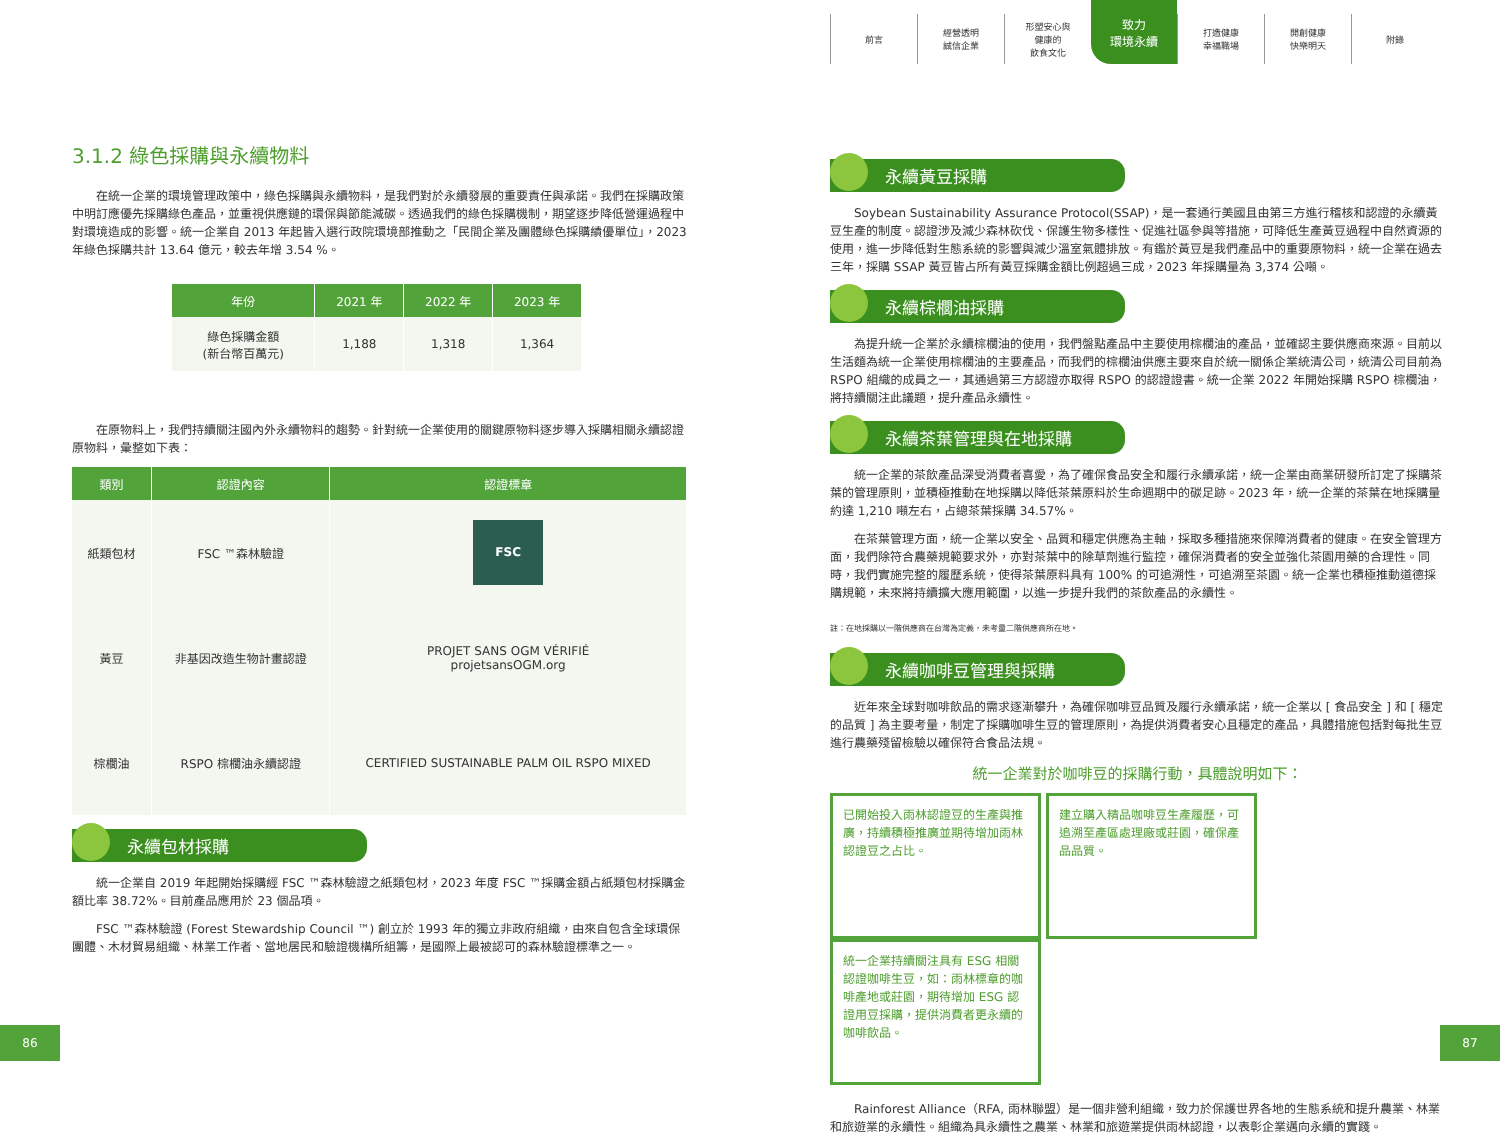前言 經營透明
誠信企業
形塑安心與
健康的
飲食文化
致力
環境永續
打造健康
幸福職場
開創健康
快樂明天
附錄
3.1.2 綠色採購與永續物料
在統一企業的環境管理政策中，綠色採購與永續物料，是我們對於永續發展的重要責任與承諾。我們在採購政策中明訂應優先採購綠色產品，並重視供應鏈的環保與節能減碳。透過我們的綠色採購機制，期望逐步降低營運過程中對環境造成的影響。統一企業自 2013 年起皆入選行政院環境部推動之「民間企業及團體綠色採購績優單位」，2023 年綠色採購共計 13.64 億元，較去年增 3.54 %。
| 年份 | 2021 年 | 2022 年 | 2023 年 |
| --- | --- | --- | --- |
| 綠色採購金額 (新台幣百萬元) | 1,188 | 1,318 | 1,364 |
在原物料上，我們持續關注國內外永續物料的趨勢。針對統一企業使用的關鍵原物料逐步導入採購相關永續認證原物料，彙整如下表：
| 類別 | 認證內容 | 認證標章 |
| --- | --- | --- |
| 紙類包材 | FSC ™森林驗證 | FSC |
| 黃豆 | 非基因改造生物計畫認證 | PROJET SANS OGM VÉRIFIÉ projetsansOGM.org |
| 棕櫚油 | RSPO 棕櫚油永續認證 | CERTIFIED SUSTAINABLE PALM OIL RSPO MIXED |
永續包材採購
統一企業自 2019 年起開始採購經 FSC ™森林驗證之紙類包材，2023 年度 FSC ™採購金額占紙類包材採購金額比率 38.72%。目前產品應用於 23 個品項。
FSC ™森林驗證 (Forest Stewardship Council ™) 創立於 1993 年的獨立非政府組織，由來自包含全球環保團體、木材貿易組織、林業工作者、當地居民和驗證機構所組籌，是國際上最被認可的森林驗證標準之一。
永續黃豆採購
Soybean Sustainability Assurance Protocol(SSAP)，是一套通行美國且由第三方進行稽核和認證的永續黃豆生產的制度。認證涉及減少森林砍伐、保護生物多樣性、促進社區參與等措施，可降低生產黃豆過程中自然資源的使用，進一步降低對生態系統的影響與減少溫室氣體排放。有鑑於黃豆是我們產品中的重要原物料，統一企業在過去三年，採購 SSAP 黃豆皆占所有黃豆採購金額比例超過三成，2023 年採購量為 3,374 公噸。
永續棕櫚油採購
為提升統一企業於永續棕櫚油的使用，我們盤點產品中主要使用棕櫚油的產品，並確認主要供應商來源。目前以生活麵為統一企業使用棕櫚油的主要產品，而我們的棕櫚油供應主要來自於統一關係企業統清公司，統清公司目前為 RSPO 組織的成員之一，其通過第三方認證亦取得 RSPO 的認證證書。統一企業 2022 年開始採購 RSPO 棕櫚油，將持續關注此議題，提升產品永續性。
永續茶葉管理與在地採購
統一企業的茶飲產品深受消費者喜愛，為了確保食品安全和履行永續承諾，統一企業由商業研發所訂定了採購茶葉的管理原則，並積極推動在地採購以降低茶葉原料於生命週期中的碳足跡。2023 年，統一企業的茶葉在地採購量約達 1,210 噸左右，占總茶葉採購 34.57%。
在茶葉管理方面，統一企業以安全、品質和穩定供應為主軸，採取多種措施來保障消費者的健康。在安全管理方面，我們除符合農藥規範要求外，亦對茶葉中的除草劑進行監控，確保消費者的安全並強化茶園用藥的合理性。同時，我們實施完整的履歷系統，使得茶葉原料具有 100% 的可追溯性，可追溯至茶園。統一企業也積極推動道德採購規範，未來將持續擴大應用範圍，以進一步提升我們的茶飲產品的永續性。
註：在地採購以一階供應商在台灣為定義，未考量二階供應商所在地。
永續咖啡豆管理與採購
近年來全球對咖啡飲品的需求逐漸攀升，為確保咖啡豆品質及履行永續承諾，統一企業以 [ 食品安全 ] 和 [ 穩定的品質 ] 為主要考量，制定了採購咖啡生豆的管理原則，為提供消費者安心且穩定的產品，具體措施包括對每批生豆進行農藥殘留檢驗以確保符合食品法規。
統一企業對於咖啡豆的採購行動，具體說明如下：
已開始投入雨林認證豆的生產與推廣，持續積極推廣並期待增加雨林認證豆之占比。
建立購入精品咖啡豆生產履歷，可追溯至產區處理廠或莊園，確保產品品質。
統一企業持續關注具有 ESG 相關認證咖啡生豆，如：雨林標章的咖啡產地或莊園，期待增加 ESG 認證用豆採購，提供消費者更永續的咖啡飲品。
Rainforest Alliance（RFA, 雨林聯盟）是一個非營利組織，致力於保護世界各地的生態系統和提升農業、林業和旅遊業的永續性。組織為具永續性之農業、林業和旅遊業提供雨林認證，以表彰企業邁向永續的實踐。
86 87